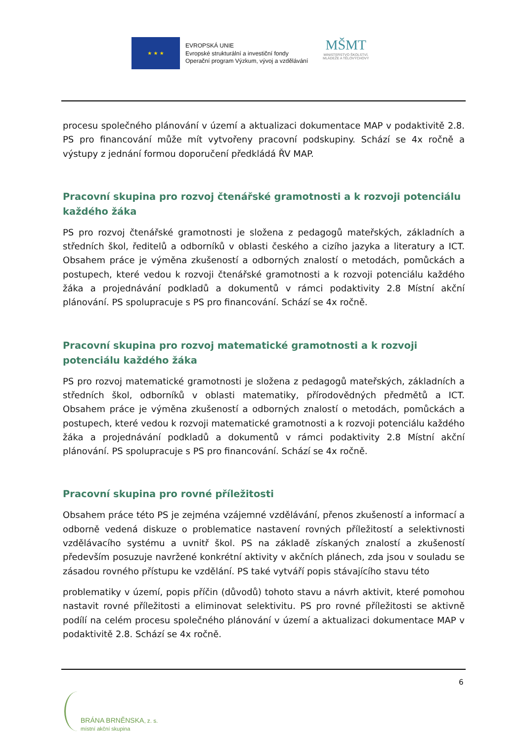★ ★ ★
EVROPSKÁ UNIE
Evropské strukturální a investiční fondy
Operační program Výzkum, vývoj a vzdělávání
MŠMT
MINISTERSTVO ŠKOLSTVÍ,
MLÁDEŽE A TĚLOVÝCHOVY
procesu společného plánování v území a aktualizaci dokumentace MAP v podaktivitě 2.8. PS pro financování může mít vytvořeny pracovní podskupiny. Schází se 4x ročně a výstupy z jednání formou doporučení předkládá ŘV MAP.
Pracovní skupina pro rozvoj čtenářské gramotnosti a k rozvoji potenciálu každého žáka
PS pro rozvoj čtenářské gramotnosti je složena z pedagogů mateřských, základních a středních škol, ředitelů a odborníků v oblasti českého a cizího jazyka a literatury a ICT. Obsahem práce je výměna zkušeností a odborných znalostí o metodách, pomůckách a postupech, které vedou k rozvoji čtenářské gramotnosti a k rozvoji potenciálu každého žáka a projednávání podkladů a dokumentů v rámci podaktivity 2.8 Místní akční plánování. PS spolupracuje s PS pro financování. Schází se 4x ročně.
Pracovní skupina pro rozvoj matematické gramotnosti a k rozvoji potenciálu každého žáka
PS pro rozvoj matematické gramotnosti je složena z pedagogů mateřských, základních a středních škol, odborníků v oblasti matematiky, přírodovědných předmětů a ICT. Obsahem práce je výměna zkušeností a odborných znalostí o metodách, pomůckách a postupech, které vedou k rozvoji matematické gramotnosti a k rozvoji potenciálu každého žáka a projednávání podkladů a dokumentů v rámci podaktivity 2.8 Místní akční plánování. PS spolupracuje s PS pro financování. Schází se 4x ročně.
Pracovní skupina pro rovné příležitosti
Obsahem práce této PS je zejména vzájemné vzdělávání, přenos zkušeností a informací a odborně vedená diskuze o problematice nastavení rovných příležitostí a selektivnosti vzdělávacího systému a uvnitř škol. PS na základě získaných znalostí a zkušeností především posuzuje navržené konkrétní aktivity v akčních plánech, zda jsou v souladu se zásadou rovného přístupu ke vzdělání. PS také vytváří popis stávajícího stavu této
problematiky v území, popis příčin (důvodů) tohoto stavu a návrh aktivit, které pomohou nastavit rovné příležitosti a eliminovat selektivitu. PS pro rovné příležitosti se aktivně podílí na celém procesu společného plánování v území a aktualizaci dokumentace MAP v podaktivitě 2.8. Schází se 4x ročně.
6
BRÁNA BRNĚNSKA, z. s.
místní akční skupina